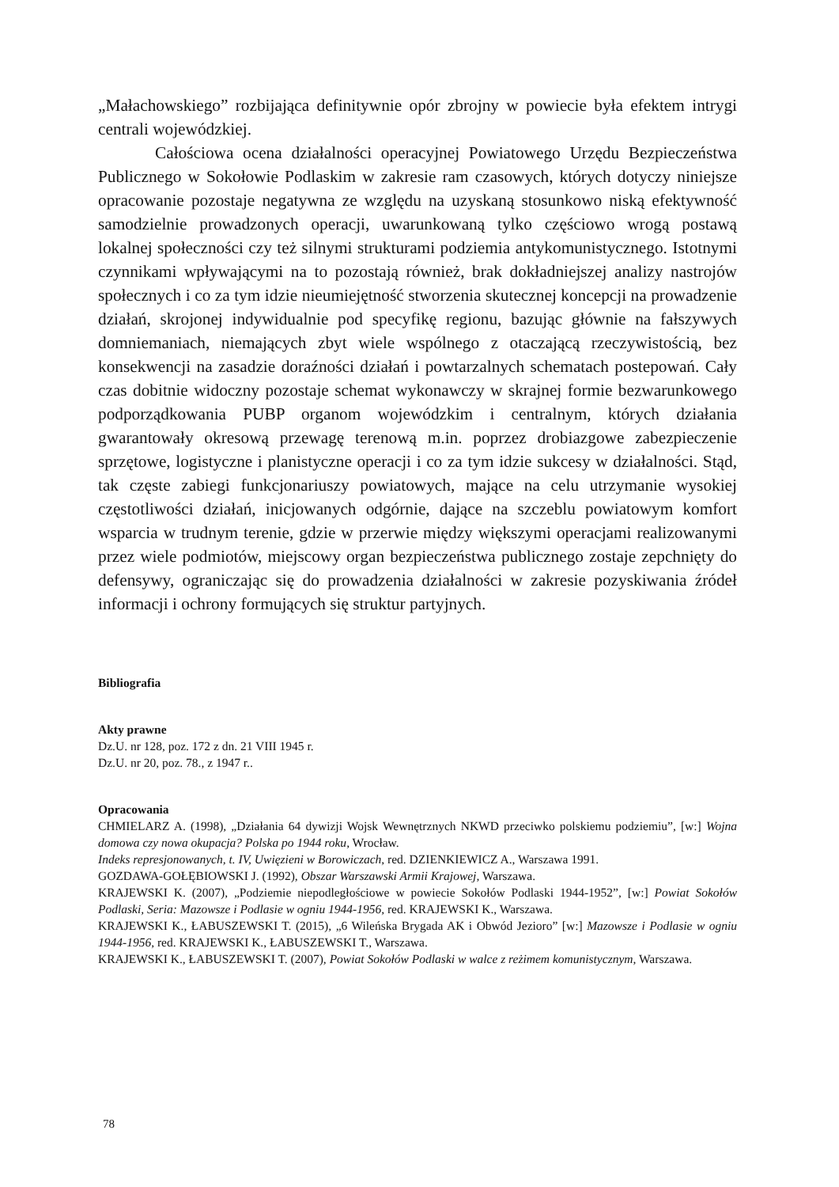„Małachowskiego” rozbijająca definitywnie opór zbrojny w powiecie była efektem intrygi centrali wojewódzkiej.
Całościowa ocena działalności operacyjnej Powiatowego Urzędu Bezpieczeństwa Publicznego w Sokołowie Podlaskim w zakresie ram czasowych, których dotyczy niniejsze opracowanie pozostaje negatywna ze względu na uzyskaną stosunkowo niską efektywność samodzielnie prowadzonych operacji, uwarunkowaną tylko częściowo wrogą postawą lokalnej społeczności czy też silnymi strukturami podziemia antykomunistycznego. Istotnymi czynnikami wpływającymi na to pozostają również, brak dokładniejszej analizy nastrojów społecznych i co za tym idzie nieumiejętność stworzenia skutecznej koncepcji na prowadzenie działań, skrojonej indywidualnie pod specyfikę regionu, bazując głównie na fałszywych domniemaniach, niemających zbyt wiele wspólnego z otaczającą rzeczywistością, bez konsekwencji na zasadzie doraźności działań i powtarzalnych schematach postepowań. Cały czas dobitnie widoczny pozostaje schemat wykonawczy w skrajnej formie bezwarunkowego podporządkowania PUBP organom wojewódzkim i centralnym, których działania gwarantowały okresową przewagę terenową m.in. poprzez drobiazgowe zabezpieczenie sprzętowe, logistyczne i planistyczne operacji i co za tym idzie sukcesy w działalności. Stąd, tak częste zabiegi funkcjonariuszy powiatowych, mające na celu utrzymanie wysokiej częstotliwości działań, inicjowanych odgórnie, dające na szczeblu powiatowym komfort wsparcia w trudnym terenie, gdzie w przerwie między większymi operacjami realizowanymi przez wiele podmiotów, miejscowy organ bezpieczeństwa publicznego zostaje zepchnięty do defensywy, ograniczając się do prowadzenia działalności w zakresie pozyskiwania źródeł informacji i ochrony formujących się struktur partyjnych.
Bibliografia
Akty prawne
Dz.U. nr 128, poz. 172 z dn. 21 VIII 1945 r.
Dz.U. nr 20, poz. 78., z 1947 r..
Opracowania
CHMIELARZ A. (1998), „Działania 64 dywizji Wojsk Wewnętrznych NKWD przeciwko polskiemu podziemiu”, [w:] Wojna domowa czy nowa okupacja? Polska po 1944 roku, Wrocław.
Indeks represjonowanych, t. IV, Uwięzieni w Borowiczach, red. DZIENKIEWICZ A., Warszawa 1991.
GOZDAWA-GOŁĘBIOWSKI J. (1992), Obszar Warszawski Armii Krajowej, Warszawa.
KRAJEWSKI K. (2007), „Podziemie niepodległościowe w powiecie Sokołów Podlaski 1944-1952”, [w:] Powiat Sokołów Podlaski, Seria: Mazowsze i Podlasie w ogniu 1944-1956, red. KRAJEWSKI K., Warszawa.
KRAJEWSKI K., ŁABUSZEWSKI T. (2015), „6 Wileńska Brygada AK i Obwód Jezioro” [w:] Mazowsze i Podlasie w ogniu 1944-1956, red. KRAJEWSKI K., ŁABUSZEWSKI T., Warszawa.
KRAJEWSKI K., ŁABUSZEWSKI T. (2007), Powiat Sokołów Podlaski w walce z reżimem komunistycznym, Warszawa.
78